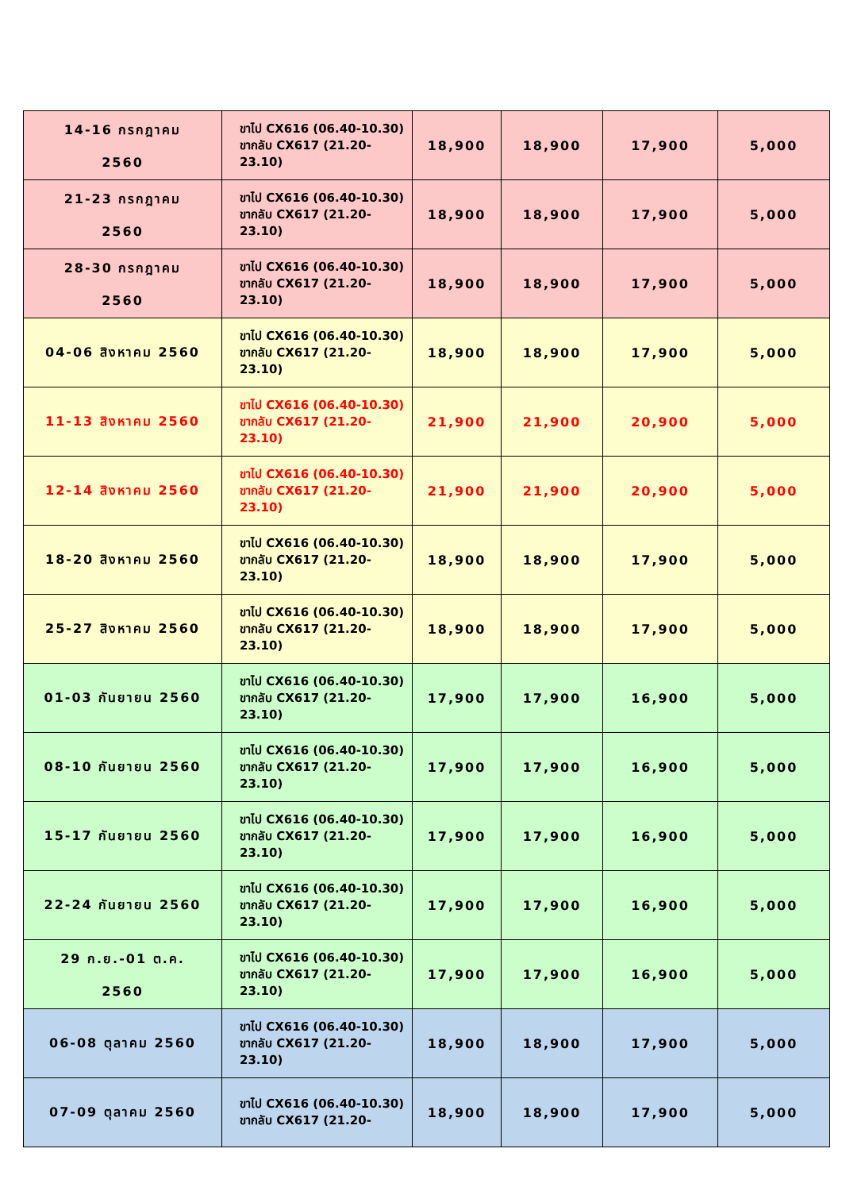| 14-16 กรกฎาคม 2560 | ขาไป CX616 (06.40-10.30) ขากลับ CX617 (21.20-23.10) | 18,900 | 18,900 | 17,900 | 5,000 |
| 21-23 กรกฎาคม 2560 | ขาไป CX616 (06.40-10.30) ขากลับ CX617 (21.20-23.10) | 18,900 | 18,900 | 17,900 | 5,000 |
| 28-30 กรกฎาคม 2560 | ขาไป CX616 (06.40-10.30) ขากลับ CX617 (21.20-23.10) | 18,900 | 18,900 | 17,900 | 5,000 |
| 04-06 สิงหาคม 2560 | ขาไป CX616 (06.40-10.30) ขากลับ CX617 (21.20-23.10) | 18,900 | 18,900 | 17,900 | 5,000 |
| 11-13 สิงหาคม 2560 | ขาไป CX616 (06.40-10.30) ขากลับ CX617 (21.20-23.10) | 21,900 | 21,900 | 20,900 | 5,000 |
| 12-14 สิงหาคม 2560 | ขาไป CX616 (06.40-10.30) ขากลับ CX617 (21.20-23.10) | 21,900 | 21,900 | 20,900 | 5,000 |
| 18-20 สิงหาคม 2560 | ขาไป CX616 (06.40-10.30) ขากลับ CX617 (21.20-23.10) | 18,900 | 18,900 | 17,900 | 5,000 |
| 25-27 สิงหาคม 2560 | ขาไป CX616 (06.40-10.30) ขากลับ CX617 (21.20-23.10) | 18,900 | 18,900 | 17,900 | 5,000 |
| 01-03 กันยายน 2560 | ขาไป CX616 (06.40-10.30) ขากลับ CX617 (21.20-23.10) | 17,900 | 17,900 | 16,900 | 5,000 |
| 08-10 กันยายน 2560 | ขาไป CX616 (06.40-10.30) ขากลับ CX617 (21.20-23.10) | 17,900 | 17,900 | 16,900 | 5,000 |
| 15-17 กันยายน 2560 | ขาไป CX616 (06.40-10.30) ขากลับ CX617 (21.20-23.10) | 17,900 | 17,900 | 16,900 | 5,000 |
| 22-24 กันยายน 2560 | ขาไป CX616 (06.40-10.30) ขากลับ CX617 (21.20-23.10) | 17,900 | 17,900 | 16,900 | 5,000 |
| 29 ก.ย.-01 ต.ค. 2560 | ขาไป CX616 (06.40-10.30) ขากลับ CX617 (21.20-23.10) | 17,900 | 17,900 | 16,900 | 5,000 |
| 06-08 ตุลาคม 2560 | ขาไป CX616 (06.40-10.30) ขากลับ CX617 (21.20-23.10) | 18,900 | 18,900 | 17,900 | 5,000 |
| 07-09 ตุลาคม 2560 | ขาไป CX616 (06.40-10.30) ขากลับ CX617 (21.20- | 18,900 | 18,900 | 17,900 | 5,000 |